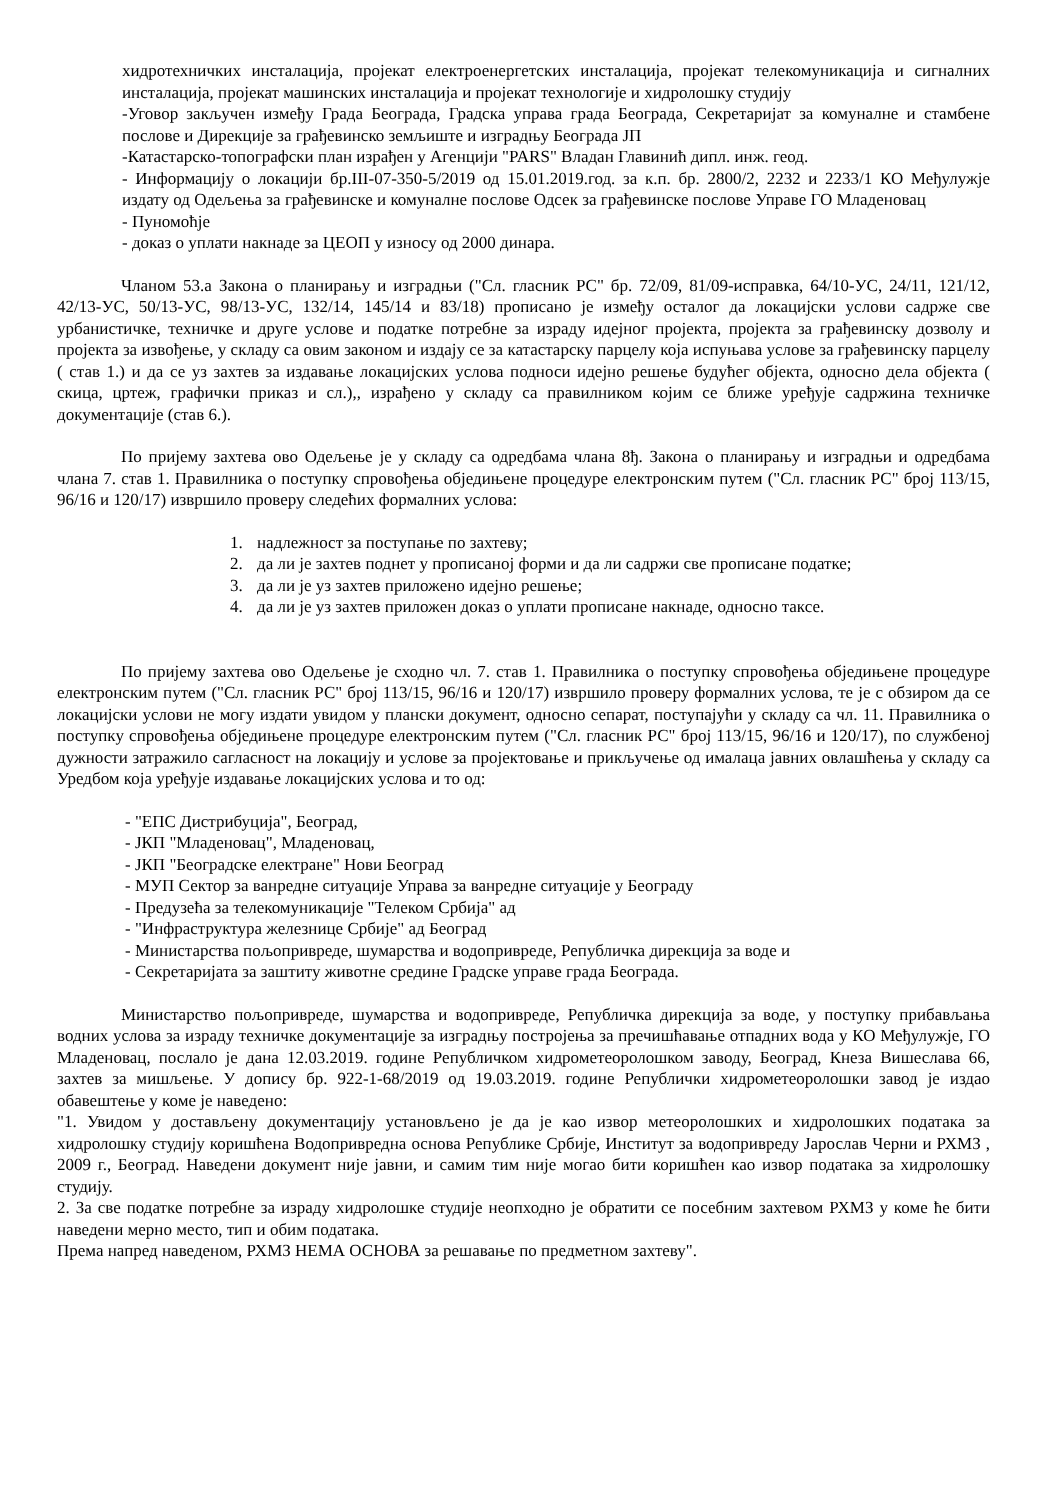хидротехничких инсталација, пројекат електроенергетских инсталација, пројекат телекомуникација и сигналних инсталација, пројекат машинских инсталација и пројекат технологије и хидролошку студију
-Уговор закључен између Града Београда, Градска управа града Београда, Секретаријат за комуналне и стамбене послове и Дирекције за грађевинско земљиште и изградњу Београда ЈП
-Катастарско-топографски план израђен у Агенцији "PARS" Владан Главинић дипл. инж. геод.
- Информацију о локацији бр.III-07-350-5/2019 од 15.01.2019.год. за к.п. бр. 2800/2, 2232 и 2233/1 КО Међулужје издату од Одељења за грађевинске и комуналне послове Одсек за грађевинске послове Управе ГО Младеновац
- Пуномоћје
- доказ о уплати накнаде за ЦЕОП у износу од 2000 динара.
Чланом 53.а Закона о планирању и изградњи ("Сл. гласник РС" бр. 72/09, 81/09-исправка, 64/10-УС, 24/11, 121/12, 42/13-УС, 50/13-УС, 98/13-УС, 132/14, 145/14 и 83/18) прописано је између осталог да локацијски услови садрже све урбанистичке, техничке и друге услове и податке потребне за израду идејног пројекта, пројекта за грађевинску дозволу и пројекта за извођење, у складу са овим законом и издају се за катастарску парцелу која испуњава услове за грађевинску парцелу ( став 1.) и да се уз захтев за издавање локацијских услова подноси идејно решење будућег објекта, односно дела објекта ( скица, цртеж, графички приказ и сл.),, израђено у складу са правилником којим се ближе уређује садржина техничке документације (став 6.).
По пријему захтева ово Одељење је у складу са одредбама члана 8ђ. Закона о планирању и изградњи и одредбама члана 7. став 1. Правилника о поступку спровођења обједињене процедуре електронским путем ("Сл. гласник РС" број 113/15, 96/16 и 120/17) извршило проверу следећих формалних услова:
1. надлежност за поступање по захтеву;
2. да ли је захтев поднет у прописаној форми и да ли садржи све прописане податке;
3. да ли је уз захтев приложено идејно решење;
4. да ли је уз захтев приложен доказ о уплати прописане накнаде, односно таксе.
По пријему захтева ово Одељење је сходно чл. 7. став 1. Правилника о поступку спровођења обједињене процедуре електронским путем ("Сл. гласник РС" број 113/15, 96/16 и 120/17) извршило проверу формалних услова, те је с обзиром да се локацијски услови не могу издати увидом у плански документ, односно сепарат, поступајући у складу са чл. 11. Правилника о поступку спровођења обједињене процедуре електронским путем ("Сл. гласник РС" број 113/15, 96/16 и 120/17), по службеној дужности затражило сагласност на локацију и услове за пројектовање и прикључење од ималаца јавних овлашћења у складу са Уредбом која уређује издавање локацијских услова и то од:
- "ЕПС Дистрибуција", Београд,
- ЈКП "Младеновац", Младеновац,
- ЈКП "Београдске електране" Нови Београд
- МУП Сектор за ванредне ситуације Управа за ванредне ситуације у Београду
- Предузећа за телекомуникације "Телеком Србија" ад
- "Инфраструктура железнице Србије" ад Београд
- Министарства пољопривреде, шумарства и водопривреде, Републичка дирекција за воде и
- Секретаријата за заштиту животне средине Градске управе града Београда.
Министарство пољопривреде, шумарства и водопривреде, Републичка дирекција за воде, у поступку прибављања водних услова за израду техничке документације за изградњу постројења за пречишћавање отпадних вода у КО Међулужје, ГО Младеновац, послало је дана 12.03.2019. године Републичком хидрометеоролошком заводу, Београд, Кнеза Вишеслава 66, захтев за мишљење. У допису бр. 922-1-68/2019 од 19.03.2019. године Републички хидрометеоролошки завод је издао обавештење у коме је наведено:
"1. Увидом у достављену документацију установљено је да је као извор метеоролошких и хидролошких података за хидролошку студију коришћена Водопривредна основа Републике Србије, Институт за водопривреду Јарослав Черни и РХМЗ , 2009 г., Београд. Наведени документ није јавни, и самим тим није могао бити коришћен као извор података за хидролошку студију.
2. За све податке потребне за израду хидролошке студије неопходно је обратити се посебним захтевом РХМЗ у коме ће бити наведени мерно место, тип и обим података.
Према напред наведеном, РХМЗ НЕМА ОСНОВА за решавање по предметном захтеву".